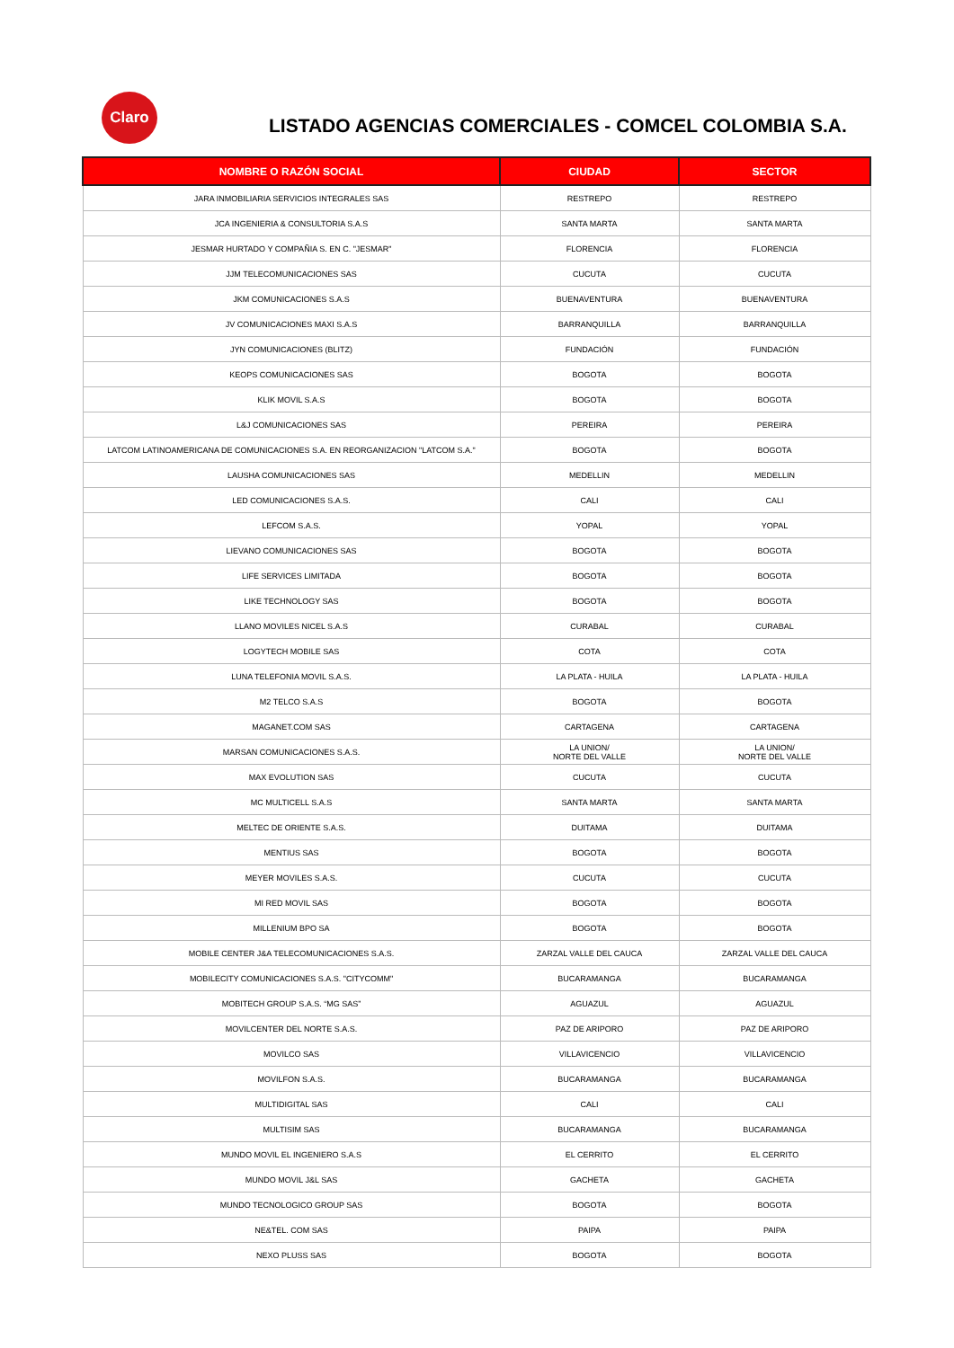Claro
LISTADO AGENCIAS COMERCIALES - COMCEL COLOMBIA S.A.
| NOMBRE O RAZÓN SOCIAL | CIUDAD | SECTOR |
| --- | --- | --- |
| JARA INMOBILIARIA SERVICIOS INTEGRALES SAS | RESTREPO | RESTREPO |
| JCA INGENIERIA & CONSULTORIA S.A.S | SANTA MARTA | SANTA MARTA |
| JESMAR HURTADO Y COMPAÑIA S. EN C. "JESMAR" | FLORENCIA | FLORENCIA |
| JJM TELECOMUNICACIONES SAS | CUCUTA | CUCUTA |
| JKM COMUNICACIONES S.A.S | BUENAVENTURA | BUENAVENTURA |
| JV COMUNICACIONES MAXI S.A.S | BARRANQUILLA | BARRANQUILLA |
| JYN COMUNICACIONES (BLITZ) | FUNDACIÓN | FUNDACIÓN |
| KEOPS COMUNICACIONES SAS | BOGOTA | BOGOTA |
| KLIK MOVIL S.A.S | BOGOTA | BOGOTA |
| L&J COMUNICACIONES SAS | PEREIRA | PEREIRA |
| LATCOM LATINOAMERICANA DE COMUNICACIONES S.A. EN REORGANIZACION "LATCOM S.A." | BOGOTA | BOGOTA |
| LAUSHA COMUNICACIONES SAS | MEDELLIN | MEDELLIN |
| LED COMUNICACIONES S.A.S. | CALI | CALI |
| LEFCOM S.A.S. | YOPAL | YOPAL |
| LIEVANO COMUNICACIONES SAS | BOGOTA | BOGOTA |
| LIFE SERVICES LIMITADA | BOGOTA | BOGOTA |
| LIKE TECHNOLOGY SAS | BOGOTA | BOGOTA |
| LLANO MOVILES NICEL S.A.S | CURABAL | CURABAL |
| LOGYTECH MOBILE SAS | COTA | COTA |
| LUNA TELEFONIA MOVIL S.A.S. | LA PLATA - HUILA | LA PLATA - HUILA |
| M2 TELCO S.A.S | BOGOTA | BOGOTA |
| MAGANET.COM SAS | CARTAGENA | CARTAGENA |
| MARSAN COMUNICACIONES S.A.S. | LA UNION/ NORTE DEL VALLE | LA UNION/ NORTE DEL VALLE |
| MAX EVOLUTION SAS | CUCUTA | CUCUTA |
| MC MULTICELL S.A.S | SANTA MARTA | SANTA MARTA |
| MELTEC DE ORIENTE S.A.S. | DUITAMA | DUITAMA |
| MENTIUS SAS | BOGOTA | BOGOTA |
| MEYER MOVILES S.A.S. | CUCUTA | CUCUTA |
| MI RED MOVIL SAS | BOGOTA | BOGOTA |
| MILLENIUM BPO SA | BOGOTA | BOGOTA |
| MOBILE CENTER J&A TELECOMUNICACIONES S.A.S. | ZARZAL VALLE DEL CAUCA | ZARZAL VALLE DEL CAUCA |
| MOBILECITY COMUNICACIONES S.A.S. "CITYCOMM" | BUCARAMANGA | BUCARAMANGA |
| MOBITECH GROUP S.A.S. “MG SAS” | AGUAZUL | AGUAZUL |
| MOVILCENTER DEL NORTE S.A.S. | PAZ DE ARIPORO | PAZ DE ARIPORO |
| MOVILCO SAS | VILLAVICENCIO | VILLAVICENCIO |
| MOVILFON S.A.S. | BUCARAMANGA | BUCARAMANGA |
| MULTIDIGITAL SAS | CALI | CALI |
| MULTISIM SAS | BUCARAMANGA | BUCARAMANGA |
| MUNDO MOVIL EL INGENIERO S.A.S | EL CERRITO | EL CERRITO |
| MUNDO MOVIL J&L SAS | GACHETA | GACHETA |
| MUNDO TECNOLOGICO GROUP SAS | BOGOTA | BOGOTA |
| NE&TEL. COM SAS | PAIPA | PAIPA |
| NEXO PLUSS SAS | BOGOTA | BOGOTA |